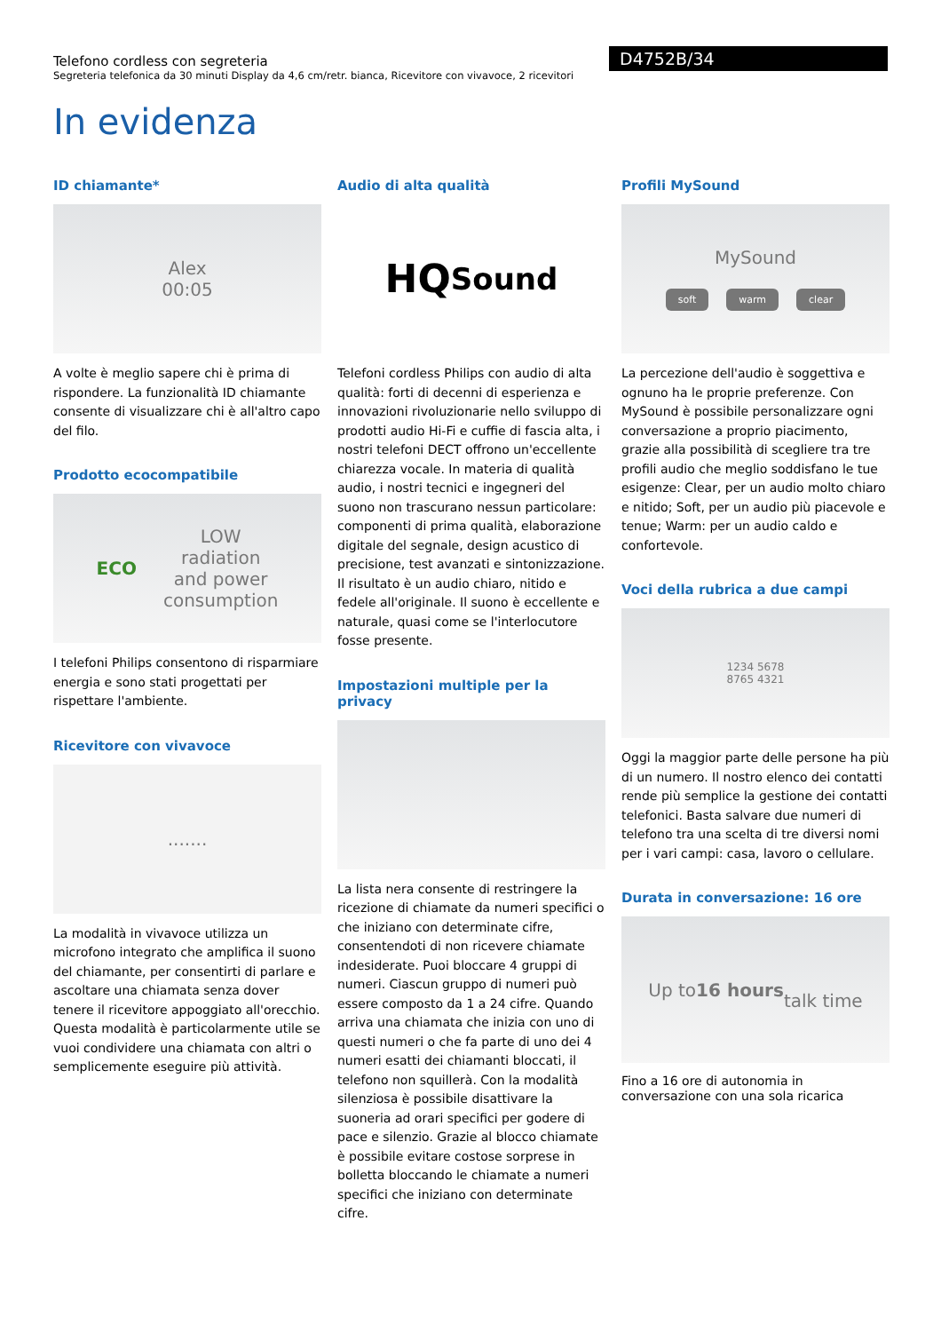Telefono cordless con segreteria
Segreteria telefonica da 30 minuti Display da 4,6 cm/retr. bianca, Ricevitore con vivavoce, 2 ricevitori
D4752B/34
In evidenza
ID chiamante*
Alex
00:05
A volte è meglio sapere chi è prima di rispondere. La funzionalità ID chiamante consente di visualizzare chi è all'altro capo del filo.
Prodotto ecocompatibile
ECO LOW
radiation
and power
consumption
I telefoni Philips consentono di risparmiare energia e sono stati progettati per rispettare l'ambiente.
Ricevitore con vivavoce
.......
La modalità in vivavoce utilizza un microfono integrato che amplifica il suono del chiamante, per consentirti di parlare e ascoltare una chiamata senza dover tenere il ricevitore appoggiato all'orecchio. Questa modalità è particolarmente utile se vuoi condividere una chiamata con altri o semplicemente eseguire più attività.
Audio di alta qualità
HQ
Sound
Telefoni cordless Philips con audio di alta qualità: forti di decenni di esperienza e innovazioni rivoluzionarie nello sviluppo di prodotti audio Hi-Fi e cuffie di fascia alta, i nostri telefoni DECT offrono un'eccellente chiarezza vocale. In materia di qualità audio, i nostri tecnici e ingegneri del suono non trascurano nessun particolare: componenti di prima qualità, elaborazione digitale del segnale, design acustico di precisione, test avanzati e sintonizzazione. Il risultato è un audio chiaro, nitido e fedele all'originale. Il suono è eccellente e naturale, quasi come se l'interlocutore fosse presente.
Impostazioni multiple per la privacy
La lista nera consente di restringere la ricezione di chiamate da numeri specifici o che iniziano con determinate cifre, consentendoti di non ricevere chiamate indesiderate. Puoi bloccare 4 gruppi di numeri. Ciascun gruppo di numeri può essere composto da 1 a 24 cifre. Quando arriva una chiamata che inizia con uno di questi numeri o che fa parte di uno dei 4 numeri esatti dei chiamanti bloccati, il telefono non squillerà. Con la modalità silenziosa è possibile disattivare la suoneria ad orari specifici per godere di pace e silenzio. Grazie al blocco chiamate è possibile evitare costose sorprese in bolletta bloccando le chiamate a numeri specifici che iniziano con determinate cifre.
Profili MySound
MySound
soft warm clear
La percezione dell'audio è soggettiva e ognuno ha le proprie preferenze. Con MySound è possibile personalizzare ogni conversazione a proprio piacimento, grazie alla possibilità di scegliere tra tre profili audio che meglio soddisfano le tue esigenze: Clear, per un audio molto chiaro e nitido; Soft, per un audio più piacevole e tenue; Warm: per un audio caldo e confortevole.
Voci della rubrica a due campi
1234 5678
8765 4321
Oggi la maggior parte delle persone ha più di un numero. Il nostro elenco dei contatti rende più semplice la gestione dei contatti telefonici. Basta salvare due numeri di telefono tra una scelta di tre diversi nomi per i vari campi: casa, lavoro o cellulare.
Durata in conversazione: 16 ore
Up to 16 hours
talk time
Fino a 16 ore di autonomia in conversazione con una sola ricarica